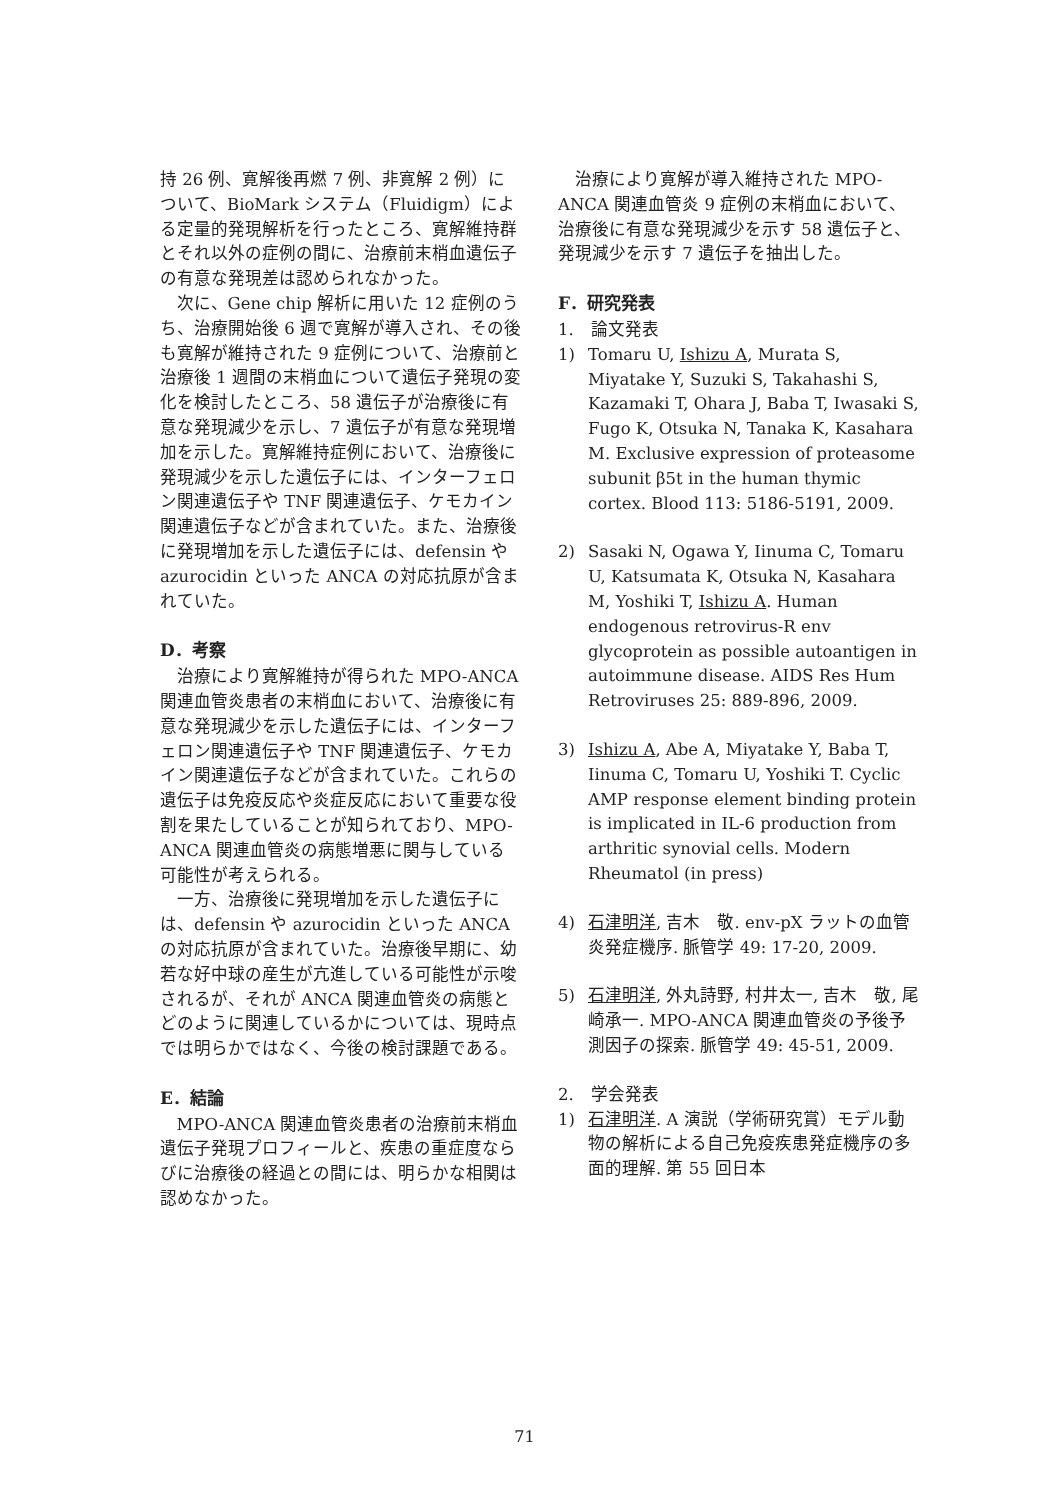持 26 例、寛解後再燃 7 例、非寛解 2 例）について、BioMark システム（Fluidigm）による定量的発現解析を行ったところ、寛解維持群とそれ以外の症例の間に、治療前末梢血遺伝子の有意な発現差は認められなかった。
次に、Gene chip 解析に用いた 12 症例のうち、治療開始後 6 週で寛解が導入され、その後も寛解が維持された 9 症例について、治療前と治療後 1 週間の末梢血について遺伝子発現の変化を検討したところ、58 遺伝子が治療後に有意な発現減少を示し、7 遺伝子が有意な発現増加を示した。寛解維持症例において、治療後に発現減少を示した遺伝子には、インターフェロン関連遺伝子や TNF 関連遺伝子、ケモカイン関連遺伝子などが含まれていた。また、治療後に発現増加を示した遺伝子には、defensin や azurocidin といった ANCA の対応抗原が含まれていた。
D．考察
治療により寛解維持が得られた MPO-ANCA 関連血管炎患者の末梢血において、治療後に有意な発現減少を示した遺伝子には、インターフェロン関連遺伝子や TNF 関連遺伝子、ケモカイン関連遺伝子などが含まれていた。これらの遺伝子は免疫反応や炎症反応において重要な役割を果たしていることが知られており、MPO-ANCA 関連血管炎の病態増悪に関与している可能性が考えられる。
一方、治療後に発現増加を示した遺伝子には、defensin や azurocidin といった ANCA の対応抗原が含まれていた。治療後早期に、幼若な好中球の産生が亢進している可能性が示唆されるが、それが ANCA 関連血管炎の病態とどのように関連しているかについては、現時点では明らかではなく、今後の検討課題である。
E．結論
MPO-ANCA 関連血管炎患者の治療前末梢血遺伝子発現プロフィールと、疾患の重症度ならびに治療後の経過との間には、明らかな相関は認めなかった。
治療により寛解が導入維持された MPO-ANCA 関連血管炎 9 症例の末梢血において、治療後に有意な発現減少を示す 58 遺伝子と、発現減少を示す 7 遺伝子を抽出した。
F．研究発表
1.　論文発表
1) Tomaru U, Ishizu A, Murata S, Miyatake Y, Suzuki S, Takahashi S, Kazamaki T, Ohara J, Baba T, Iwasaki S, Fugo K, Otsuka N, Tanaka K, Kasahara M. Exclusive expression of proteasome subunit β5t in the human thymic cortex. Blood 113: 5186-5191, 2009.
2) Sasaki N, Ogawa Y, Iinuma C, Tomaru U, Katsumata K, Otsuka N, Kasahara M, Yoshiki T, Ishizu A. Human endogenous retrovirus-R env glycoprotein as possible autoantigen in autoimmune disease. AIDS Res Hum Retroviruses 25: 889-896, 2009.
3) Ishizu A, Abe A, Miyatake Y, Baba T, Iinuma C, Tomaru U, Yoshiki T. Cyclic AMP response element binding protein is implicated in IL-6 production from arthritic synovial cells. Modern Rheumatol (in press)
4) 石津明洋, 吉木　敬. env-pX ラットの血管炎発症機序. 脈管学 49: 17-20, 2009.
5) 石津明洋, 外丸詩野, 村井太一, 吉木　敬, 尾崎承一. MPO-ANCA 関連血管炎の予後予測因子の探索. 脈管学 49: 45-51, 2009.
2.　学会発表
1) 石津明洋. A 演説（学術研究賞）モデル動物の解析による自己免疫疾患発症機序の多面的理解. 第 55 回日本
71